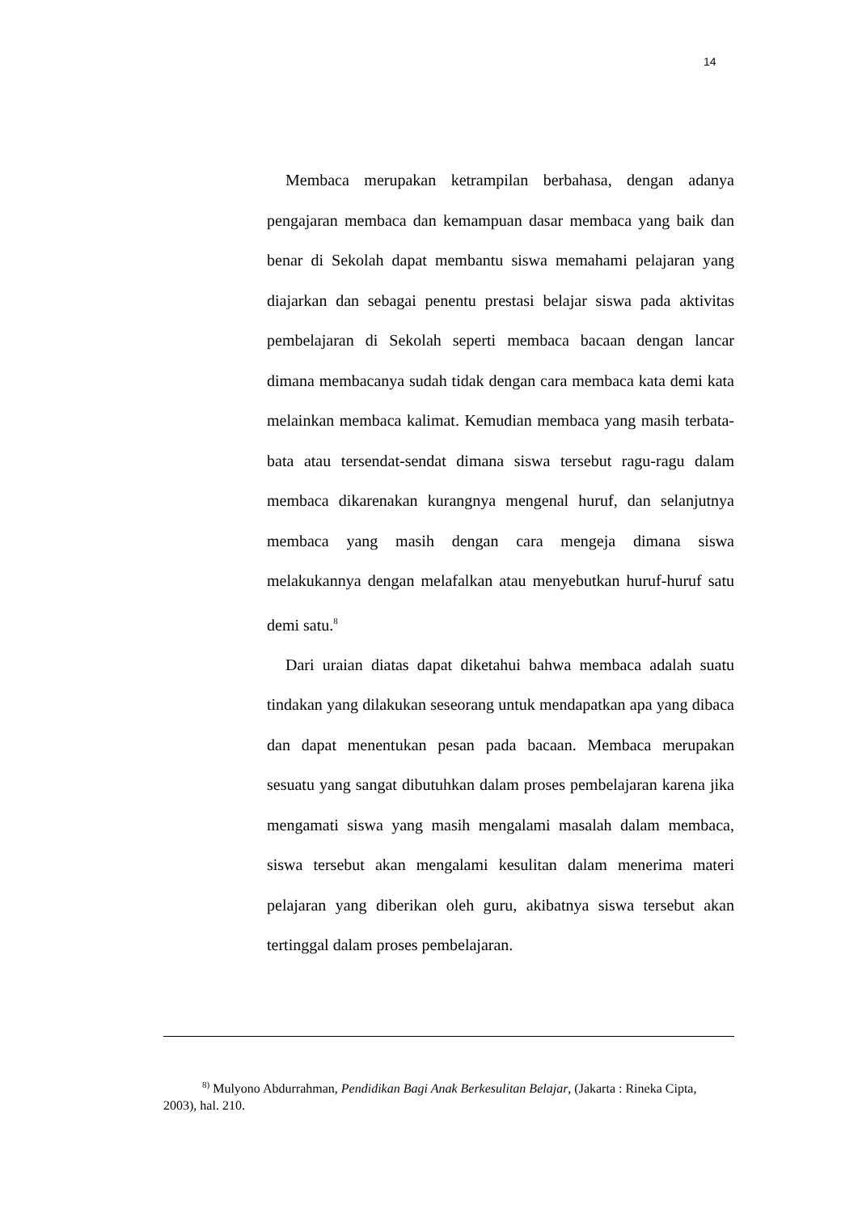14
Membaca merupakan ketrampilan berbahasa, dengan adanya pengajaran membaca dan kemampuan dasar membaca yang baik dan benar di Sekolah dapat membantu siswa memahami pelajaran yang diajarkan dan sebagai penentu prestasi belajar siswa pada aktivitas pembelajaran di Sekolah seperti membaca bacaan dengan lancar dimana membacanya sudah tidak dengan cara membaca kata demi kata melainkan membaca kalimat. Kemudian membaca yang masih terbata-bata atau tersendat-sendat dimana siswa tersebut ragu-ragu dalam membaca dikarenakan kurangnya mengenal huruf, dan selanjutnya membaca yang masih dengan cara mengeja dimana siswa melakukannya dengan melafalkan atau menyebutkan huruf-huruf satu demi satu.<sup>8</sup>
Dari uraian diatas dapat diketahui bahwa membaca adalah suatu tindakan yang dilakukan seseorang untuk mendapatkan apa yang dibaca dan dapat menentukan pesan pada bacaan. Membaca merupakan sesuatu yang sangat dibutuhkan dalam proses pembelajaran karena jika mengamati siswa yang masih mengalami masalah dalam membaca, siswa tersebut akan mengalami kesulitan dalam menerima materi pelajaran yang diberikan oleh guru, akibatnya siswa tersebut akan tertinggal dalam proses pembelajaran.
<sup>8)</sup> Mulyono Abdurrahman, Pendidikan Bagi Anak Berkesulitan Belajar, (Jakarta : Rineka Cipta, 2003), hal. 210.